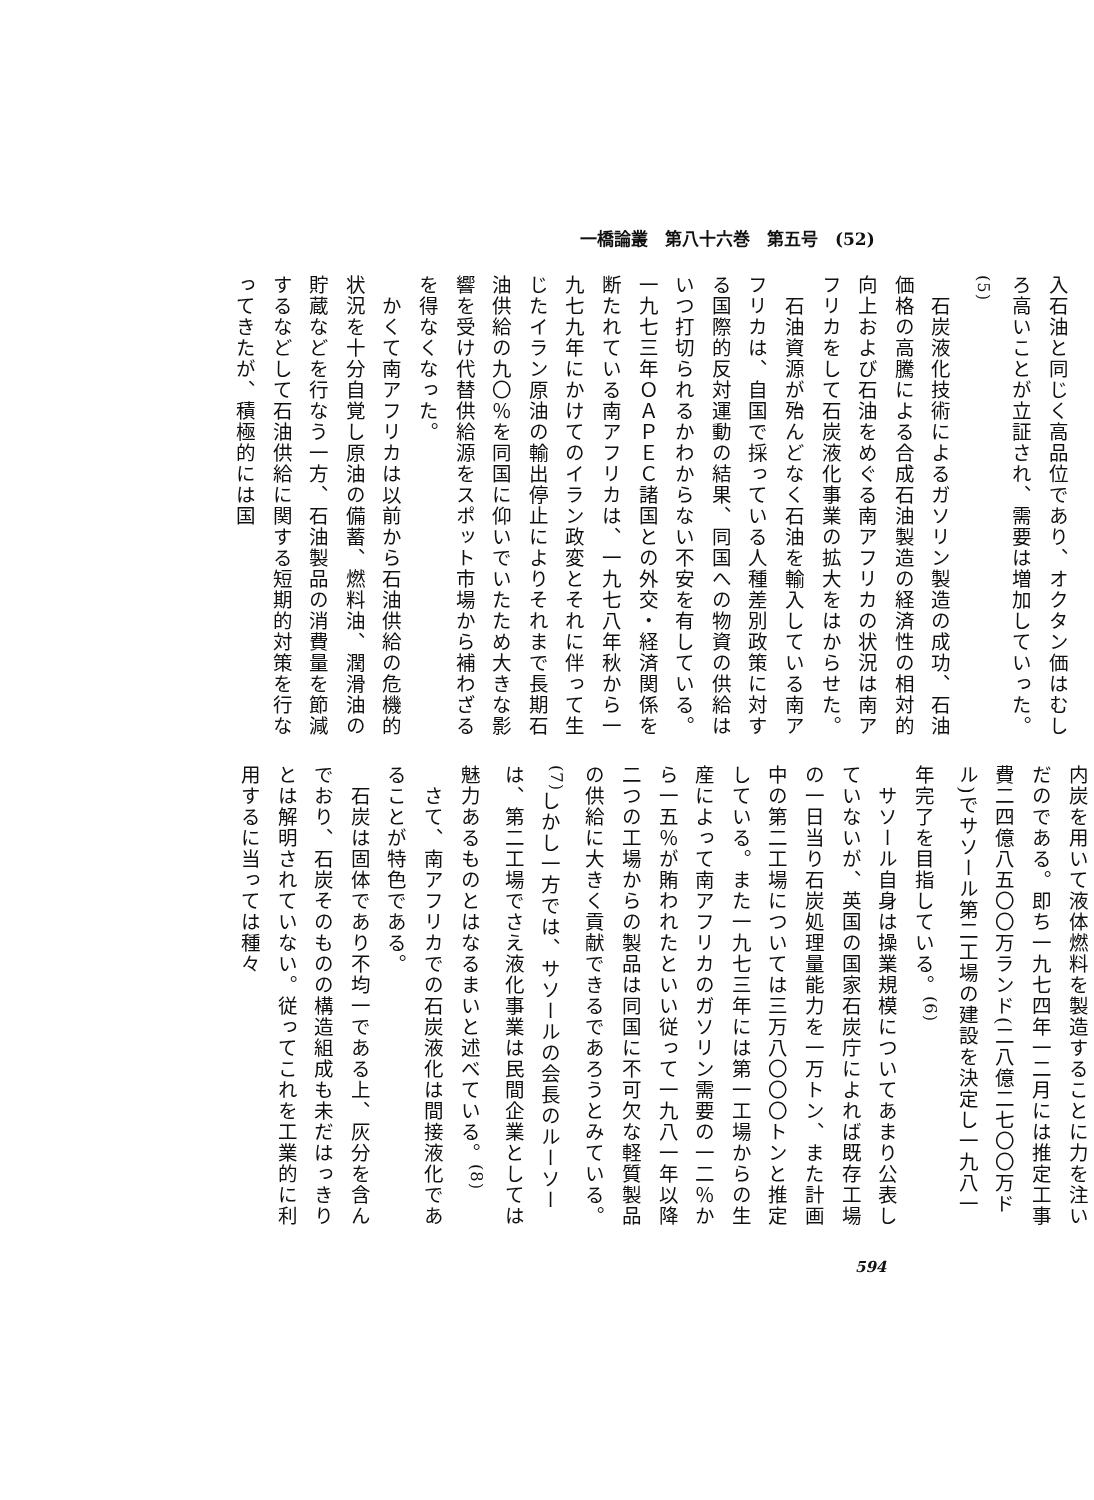一橋論叢　第八十六巻　第五号　(52)
入石油と同じく高品位であり、オクタン価はむしろ高いことが立証され、需要は増加していった。<sup>(5)</sup>
　石炭液化技術によるガソリン製造の成功、石油価格の高騰による合成石油製造の経済性の相対的向上および石油をめぐる南アフリカの状況は南アフリカをして石炭液化事業の拡大をはからせた。
　石油資源が殆んどなく石油を輸入している南アフリカは、自国で採っている人種差別政策に対する国際的反対運動の結果、同国への物資の供給はいつ打切られるかわからない不安を有している。一九七三年ＯＡＰＥＣ諸国との外交・経済関係を断たれている南アフリカは、一九七八年秋から一九七九年にかけてのイラン政変とそれに伴って生じたイラン原油の輸出停止によりそれまで長期石油供給の九〇％を同国に仰いでいたため大きな影響を受け代替供給源をスポット市場から補わざるを得なくなった。
　かくて南アフリカは以前から石油供給の危機的状況を十分自覚し原油の備蓄、燃料油、潤滑油の貯蔵などを行なう一方、石油製品の消費量を節減するなどして石油供給に関する短期的対策を行なってきたが、積極的には国
内炭を用いて液体燃料を製造することに力を注いだのである。即ち一九七四年一二月には推定工事費二四億八五〇〇万ランド(二八億二七〇〇万ドル)でサソール第二工場の建設を決定し一九八一年完了を目指している。<sup>(6)</sup>
　サソール自身は操業規模についてあまり公表していないが、英国の国家石炭庁によれば既存工場の一日当り石炭処理量能力を一万トン、また計画中の第二工場については三万八〇〇〇トンと推定している。また一九七三年には第一工場からの生産によって南アフリカのガソリン需要の一二％から一五％が賄われたといい従って一九八一年以降二つの工場からの製品は同国に不可欠な軽質製品の供給に大きく貢献できるであろうとみている。<sup>(7)</sup>しかし一方では、サソールの会長のルーソーは、第二工場でさえ液化事業は民間企業としては魅力あるものとはなるまいと述べている。<sup>(8)</sup>
　さて、南アフリカでの石炭液化は間接液化であることが特色である。
　石炭は固体であり不均一である上、灰分を含んでおり、石炭そのものの構造組成も未だはっきりとは解明されていない。従ってこれを工業的に利用するに当っては種々
594